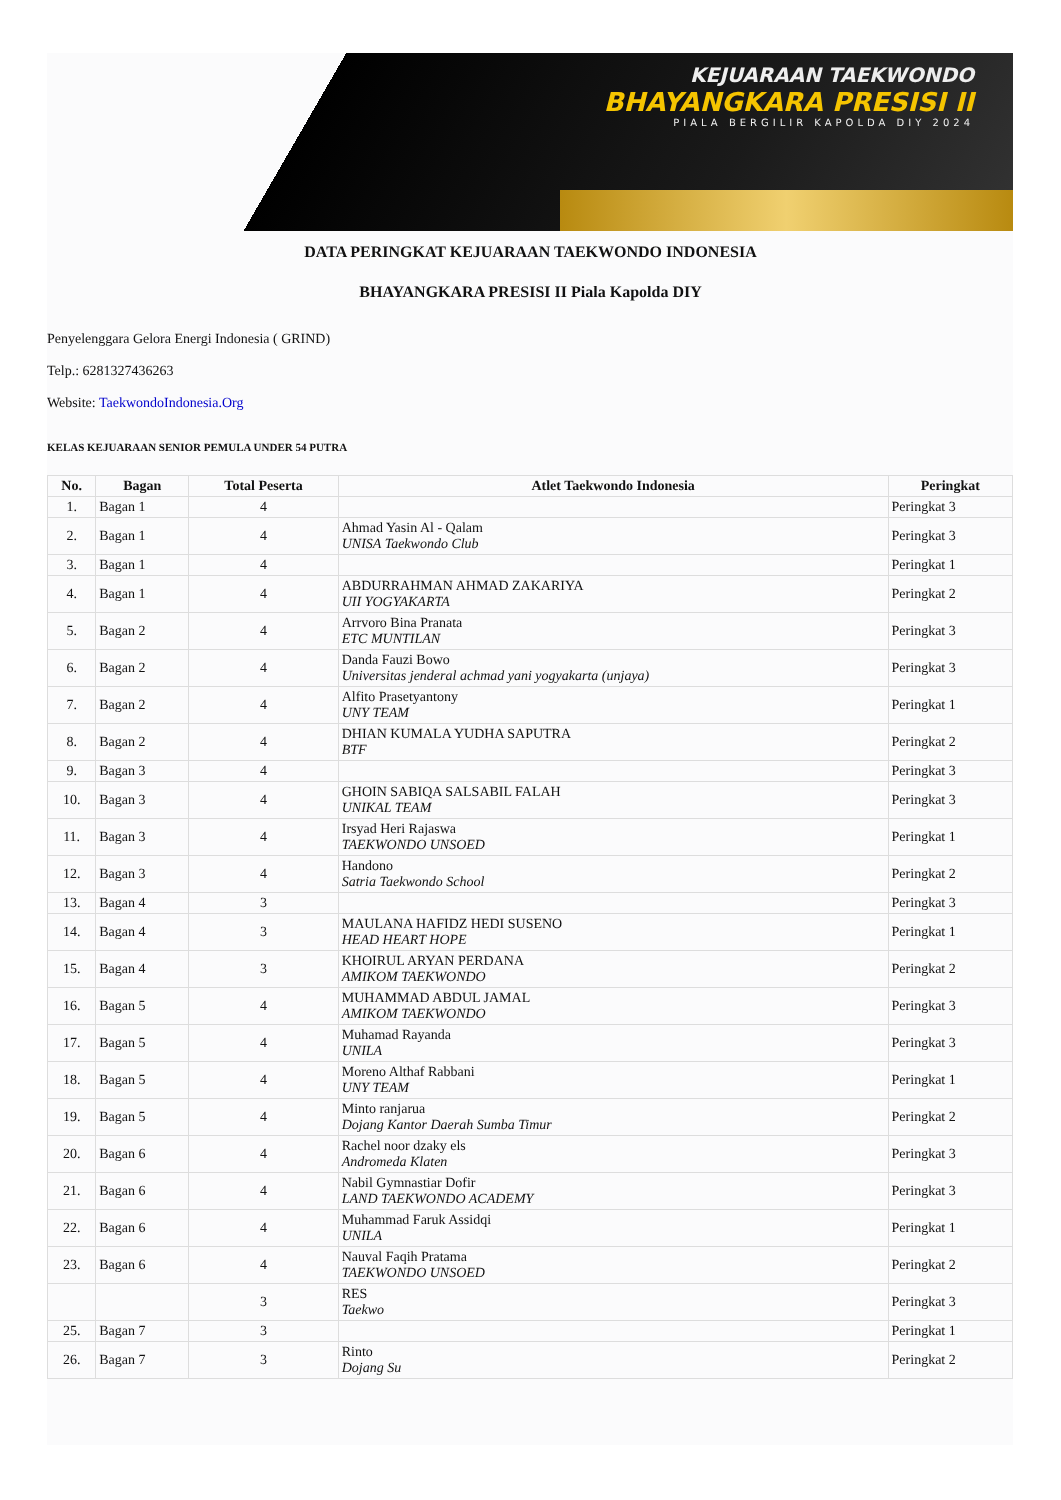KEJUARAAN TAEKWONDO
BHAYANGKARA PRESISI II
PIALA BERGILIR KAPOLDA DIY 2024
DATA PERINGKAT KEJUARAAN TAEKWONDO INDONESIA
BHAYANGKARA PRESISI II Piala Kapolda DIY
Penyelenggara Gelora Energi Indonesia ( GRIND)
Telp.: 6281327436263
Website: TaekwondoIndonesia.Org
KELAS KEJUARAAN SENIOR PEMULA UNDER 54 PUTRA
| No. | Bagan | Total Peserta | Atlet Taekwondo Indonesia | Peringkat |
| --- | --- | --- | --- | --- |
| 1. | Bagan 1 | 4 | | Peringkat 3 |
| 2. | Bagan 1 | 4 | Ahmad Yasin Al - Qalam UNISA Taekwondo Club | Peringkat 3 |
| 3. | Bagan 1 | 4 | | Peringkat 1 |
| 4. | Bagan 1 | 4 | ABDURRAHMAN AHMAD ZAKARIYA UII YOGYAKARTA | Peringkat 2 |
| 5. | Bagan 2 | 4 | Arrvoro Bina Pranata ETC MUNTILAN | Peringkat 3 |
| 6. | Bagan 2 | 4 | Danda Fauzi Bowo Universitas jenderal achmad yani yogyakarta (unjaya) | Peringkat 3 |
| 7. | Bagan 2 | 4 | Alfito Prasetyantony UNY TEAM | Peringkat 1 |
| 8. | Bagan 2 | 4 | DHIAN KUMALA YUDHA SAPUTRA BTF | Peringkat 2 |
| 9. | Bagan 3 | 4 | | Peringkat 3 |
| 10. | Bagan 3 | 4 | GHOIN SABIQA SALSABIL FALAH UNIKAL TEAM | Peringkat 3 |
| 11. | Bagan 3 | 4 | Irsyad Heri Rajaswa TAEKWONDO UNSOED | Peringkat 1 |
| 12. | Bagan 3 | 4 | Handono Satria Taekwondo School | Peringkat 2 |
| 13. | Bagan 4 | 3 | | Peringkat 3 |
| 14. | Bagan 4 | 3 | MAULANA HAFIDZ HEDI SUSENO HEAD HEART HOPE | Peringkat 1 |
| 15. | Bagan 4 | 3 | KHOIRUL ARYAN PERDANA AMIKOM TAEKWONDO | Peringkat 2 |
| 16. | Bagan 5 | 4 | MUHAMMAD ABDUL JAMAL AMIKOM TAEKWONDO | Peringkat 3 |
| 17. | Bagan 5 | 4 | Muhamad Rayanda UNILA | Peringkat 3 |
| 18. | Bagan 5 | 4 | Moreno Althaf Rabbani UNY TEAM | Peringkat 1 |
| 19. | Bagan 5 | 4 | Minto ranjarua Dojang Kantor Daerah Sumba Timur | Peringkat 2 |
| 20. | Bagan 6 | 4 | Rachel noor dzaky els Andromeda Klaten | Peringkat 3 |
| 21. | Bagan 6 | 4 | Nabil Gymnastiar Dofir LAND TAEKWONDO ACADEMY | Peringkat 3 |
| 22. | Bagan 6 | 4 | Muhammad Faruk Assidqi UNILA | Peringkat 1 |
| 23. | Bagan 6 | 4 | Nauval Faqih Pratama TAEKWONDO UNSOED | Peringkat 2 |
| | | 3 | RES Taekwo | Peringkat 3 |
| 25. | Bagan 7 | 3 | | Peringkat 1 |
| 26. | Bagan 7 | 3 | Rinto Dojang Su | Peringkat 2 |